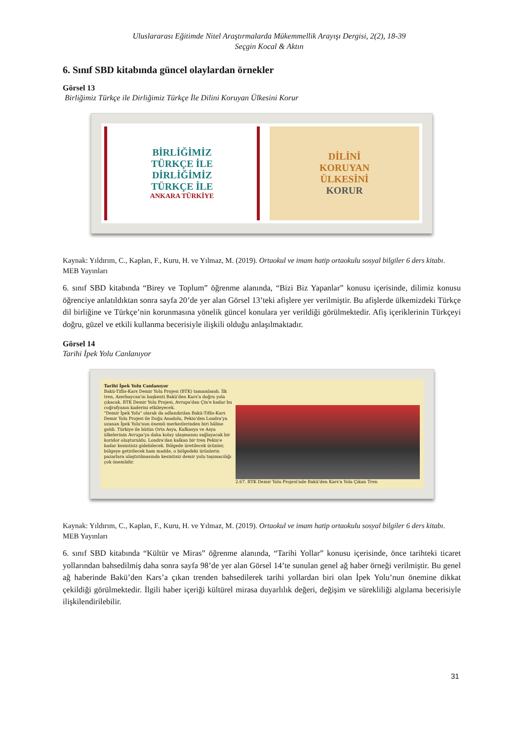Uluslararası Eğitimde Nitel Araştırmalarda Mükemmellik Arayışı Dergisi, 2(2), 18-39
Seçgin Kocal & Aktın
6. Sınıf SBD kitabında güncel olaylardan örnekler
Görsel 13
Birliğimiz Türkçe ile Dirliğimiz Türkçe İle Dilini Koruyan Ülkesini Korur
BİRLİĞİMİZ
TÜRKÇE İLE
DİRLİĞİMİZ
TÜRKÇE İLE
ANKARA TÜRKİYE
DİLİNİ
KORUYAN
ÜLKESİNİ
KORUR
Kaynak: Yıldırım, C., Kaplan, F., Kuru, H. ve Yılmaz, M. (2019). Ortaokul ve imam hatip ortaokulu sosyal bilgiler 6 ders kitabı. MEB Yayınları
6. sınıf SBD kitabında “Birey ve Toplum” öğrenme alanında, “Bizi Biz Yapanlar” konusu içerisinde, dilimiz konusu öğrenciye anlatıldıktan sonra sayfa 20’de yer alan Görsel 13’teki afişlere yer verilmiştir. Bu afişlerde ülkemizdeki Türkçe dil birliğine ve Türkçe’nin korunmasına yönelik güncel konulara yer verildiği görülmektedir. Afiş içeriklerinin Türkçeyi doğru, güzel ve etkili kullanma becerisiyle ilişkili olduğu anlaşılmaktadır.
Görsel 14
Tarihi İpek Yolu Canlanıyor
Tarihi İpek Yolu Canlanıyor
Bakü-Tiflis-Kars Demir Yolu Projesi (BTK) tamamlandı. İlk tren, Azerbaycan'ın başkenti Bakü'den Kars'a doğru yola çıkacak. BTK Demir Yolu Projesi, Avrupa'dan Çin'e kadar bu coğrafyanın kaderini etkileyecek.
"Demir İpek Yolu" olarak da adlandırılan Bakü-Tiflis-Kars Demir Yolu Projesi ile Doğu Anadolu, Pekin'den Londra'ya uzanan İpek Yolu'nun önemli merkezlerinden biri hâline geldi. Türkiye ile bütün Orta Asya, Kafkasya ve Asya ülkelerinin Avrupa'ya daha kolay ulaşmasını sağlayacak bir koridor oluşturuldu. Londra'dan kalkan bir tren Pekin'e kadar kesintisiz gidebilecek. Bölgede üretilecek ürünler, bölgeye getirilecek ham madde, o bölgedeki ürünlerin pazarlara ulaştırılmasında kesintisiz demir yolu taşımacılığı çok önemlidir.
2.67. BTK Demir Yolu Projesi'nde Bakü'den Kars'a Yola Çıkan Tren
Kaynak: Yıldırım, C., Kaplan, F., Kuru, H. ve Yılmaz, M. (2019). Ortaokul ve imam hatip ortaokulu sosyal bilgiler 6 ders kitabı. MEB Yayınları
6. sınıf SBD kitabında “Kültür ve Miras” öğrenme alanında, “Tarihi Yollar” konusu içerisinde, önce tarihteki ticaret yollarından bahsedilmiş daha sonra sayfa 98’de yer alan Görsel 14’te sunulan genel ağ haber örneği verilmiştir. Bu genel ağ haberinde Bakü’den Kars’a çıkan trenden bahsedilerek tarihi yollardan biri olan İpek Yolu’nun önemine dikkat çekildiği görülmektedir. İlgili haber içeriği kültürel mirasa duyarlılık değeri, değişim ve sürekliliği algılama becerisiyle ilişkilendirilebilir.
31